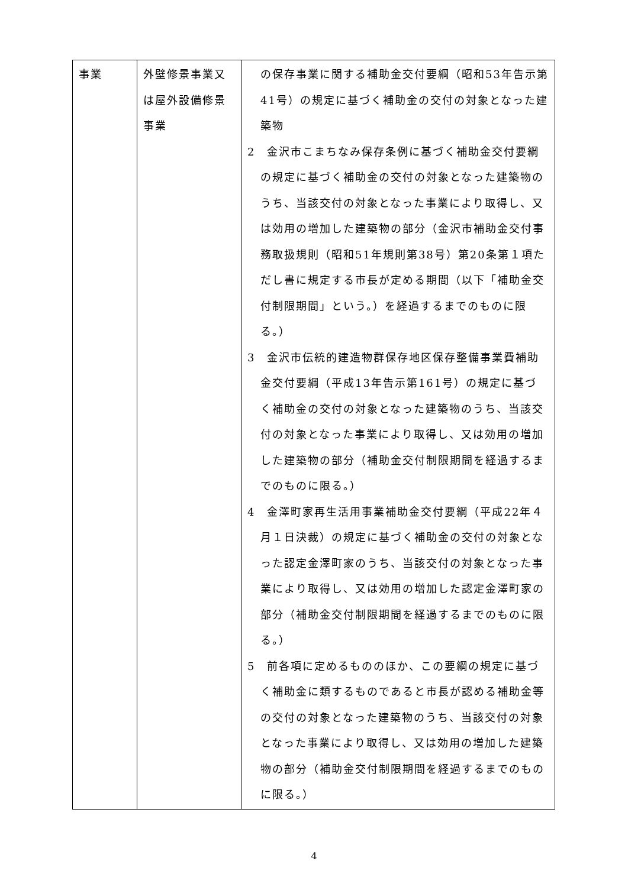| 事業 | 外壁修景事業又は屋外設備修景事業 | の保存事業に関する補助金交付要綱（昭和53年告示第41号）の規定に基づく補助金の交付の対象となった建築物 2 金沢市こまちなみ保存条例に基づく補助金交付要綱の規定に基づく補助金の交付の対象となった建築物のうち、当該交付の対象となった事業により取得し、又は効用の増加した建築物の部分（金沢市補助金交付事務取扱規則（昭和51年規則第38号）第20条第１項ただし書に規定する市長が定める期間（以下「補助金交付制限期間」という。）を経過するまでのものに限る。） 3 金沢市伝統的建造物群保存地区保存整備事業費補助金交付要綱（平成13年告示第161号）の規定に基づく補助金の交付の対象となった建築物のうち、当該交付の対象となった事業により取得し、又は効用の増加した建築物の部分（補助金交付制限期間を経過するまでのものに限る。） 4 金澤町家再生活用事業補助金交付要綱（平成22年４月１日決裁）の規定に基づく補助金の交付の対象となった認定金澤町家のうち、当該交付の対象となった事業により取得し、又は効用の増加した認定金澤町家の部分（補助金交付制限期間を経過するまでのものに限る。） 5 前各項に定めるもののほか、この要綱の規定に基づく補助金に類するものであると市長が認める補助金等の交付の対象となった建築物のうち、当該交付の対象となった事業により取得し、又は効用の増加した建築物の部分（補助金交付制限期間を経過するまでのものに限る。） |
4